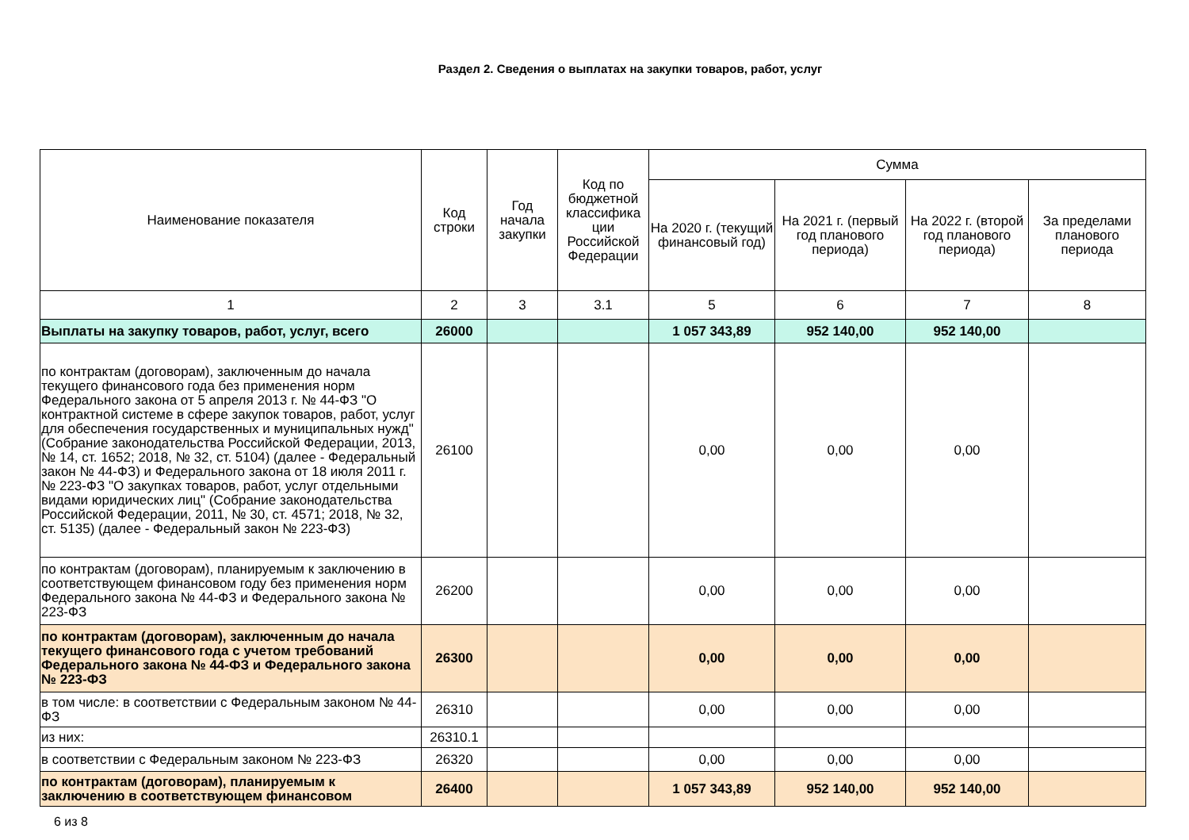Раздел 2. Сведения о выплатах на закупки товаров, работ, услуг
| Наименование показателя | Код строки | Год начала закупки | Код по бюджетной классифика ции Российской Федерации | Сумма | | | |
| --- | --- | --- | --- | --- | --- | --- | --- |
| | | | | На 2020 г. (текущий финансовый год) | На 2021 г. (первый год планового периода) | На 2022 г. (второй год планового периода) | За пределами планового периода |
| 1 | 2 | 3 | 3.1 | 5 | 6 | 7 | 8 |
| Выплаты на закупку товаров, работ, услуг, всего | 26000 | | | 1 057 343,89 | 952 140,00 | 952 140,00 | |
| по контрактам (договорам), заключенным до начала текущего финансового года без применения норм Федерального закона от 5 апреля 2013 г. № 44-ФЗ "О контрактной системе в сфере закупок товаров, работ, услуг для обеспечения государственных и муниципальных нужд" (Собрание законодательства Российской Федерации, 2013, № 14, ст. 1652; 2018, № 32, ст. 5104) (далее - Федеральный закон № 44-ФЗ) и Федерального закона от 18 июля 2011 г. № 223-ФЗ "О закупках товаров, работ, услуг отдельными видами юридических лиц" (Собрание законодательства Российской Федерации, 2011, № 30, ст. 4571; 2018, № 32, ст. 5135) (далее - Федеральный закон № 223-ФЗ) | 26100 | | | 0,00 | 0,00 | 0,00 | |
| по контрактам (договорам), планируемым к заключению в соответствующем финансовом году без применения норм Федерального закона № 44-ФЗ и Федерального закона № 223-ФЗ | 26200 | | | 0,00 | 0,00 | 0,00 | |
| по контрактам (договорам), заключенным до начала текущего финансового года с учетом требований Федерального закона № 44-ФЗ и Федерального закона № 223-ФЗ | 26300 | | | 0,00 | 0,00 | 0,00 | |
| в том числе: в соответствии с Федеральным законом № 44-ФЗ | 26310 | | | 0,00 | 0,00 | 0,00 | |
| из них: | 26310.1 | | | | | | |
| в соответствии с Федеральным законом № 223-ФЗ | 26320 | | | 0,00 | 0,00 | 0,00 | |
| по контрактам (договорам), планируемым к заключению в соответствующем финансовом | 26400 | | | 1 057 343,89 | 952 140,00 | 952 140,00 | |
6 из 8